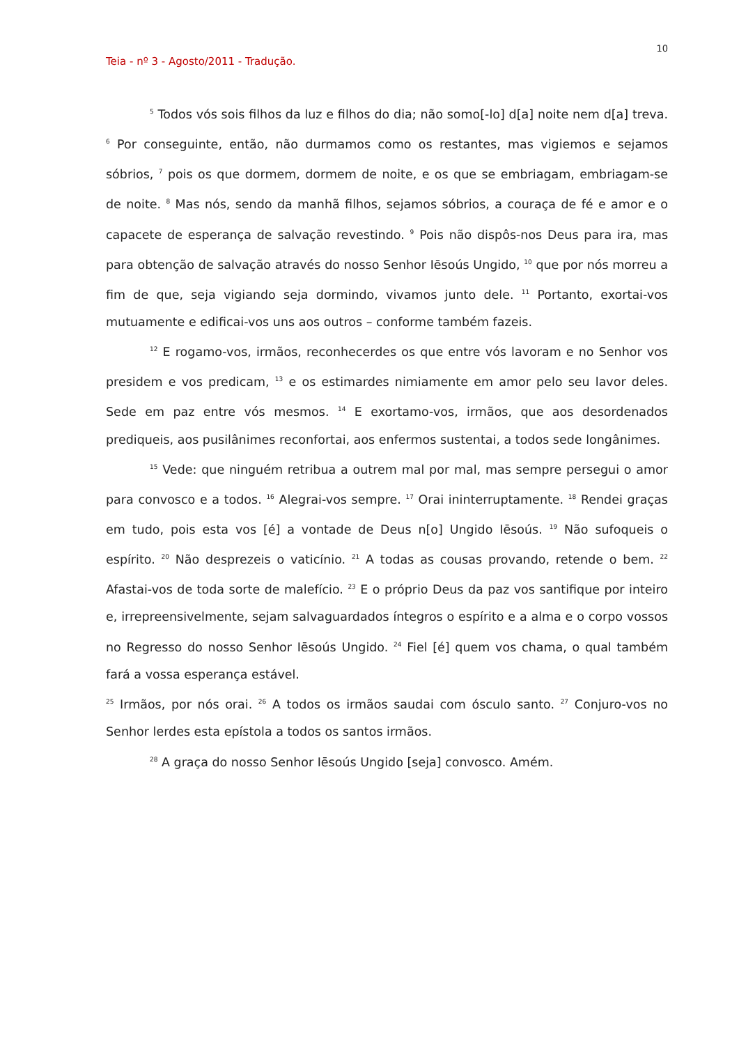10
Teia - nº 3 - Agosto/2011 - Tradução.
<sup>5</sup> Todos vós sois filhos da luz e filhos do dia; não somo[-lo] d[a] noite nem d[a] treva. <sup>6</sup> Por conseguinte, então, não durmamos como os restantes, mas vigiemos e sejamos sóbrios, <sup>7</sup> pois os que dormem, dormem de noite, e os que se embriagam, embriagam-se de noite. <sup>8</sup> Mas nós, sendo da manhã filhos, sejamos sóbrios, a couraça de fé e amor e o capacete de esperança de salvação revestindo. <sup>9</sup> Pois não dispôs-nos Deus para ira, mas para obtenção de salvação através do nosso Senhor Iēsoús Ungido, <sup>10</sup> que por nós morreu a fim de que, seja vigiando seja dormindo, vivamos junto dele. <sup>11</sup> Portanto, exortai-vos mutuamente e edificai-vos uns aos outros – conforme também fazeis.
<sup>12</sup> E rogamo-vos, irmãos, reconhecerdes os que entre vós lavoram e no Senhor vos presidem e vos predicam, <sup>13</sup> e os estimardes nimiamente em amor pelo seu lavor deles. Sede em paz entre vós mesmos. <sup>14</sup> E exortamo-vos, irmãos, que aos desordenados prediqueis, aos pusilânimes reconfortai, aos enfermos sustentai, a todos sede longânimes.
<sup>15</sup> Vede: que ninguém retribua a outrem mal por mal, mas sempre persegui o amor para convosco e a todos. <sup>16</sup> Alegrai-vos sempre. <sup>17</sup> Orai ininterruptamente. <sup>18</sup> Rendei graças em tudo, pois esta vos [é] a vontade de Deus n[o] Ungido Iēsoús. <sup>19</sup> Não sufoqueis o espírito. <sup>20</sup> Não desprezeis o vaticínio. <sup>21</sup> A todas as cousas provando, retende o bem. <sup>22</sup> Afastai-vos de toda sorte de malefício. <sup>23</sup> E o próprio Deus da paz vos santifique por inteiro e, irrepreensivelmente, sejam salvaguardados íntegros o espírito e a alma e o corpo vossos no Regresso do nosso Senhor Iēsoús Ungido. <sup>24</sup> Fiel [é] quem vos chama, o qual também fará a vossa esperança estável.
<sup>25</sup> Irmãos, por nós orai. <sup>26</sup> A todos os irmãos saudai com ósculo santo. <sup>27</sup> Conjuro-vos no Senhor lerdes esta epístola a todos os santos irmãos.
<sup>28</sup> A graça do nosso Senhor Iēsoús Ungido [seja] convosco. Amém.